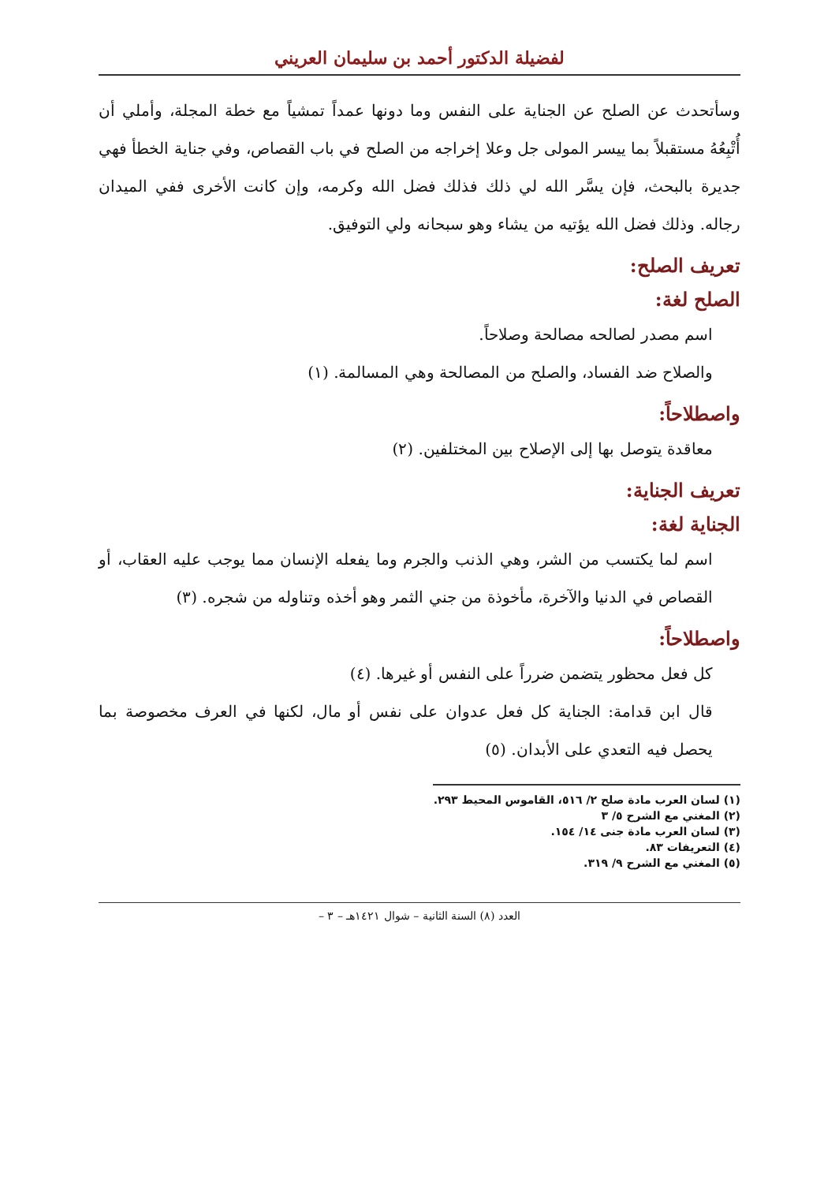لفضيلة الدكتور أحمد بن سليمان العريني
وسأتحدث عن الصلح عن الجناية على النفس وما دونها عمداً تمشياً مع خطة المجلة، وأملي أن أُتْبِعُهُ مستقبلاً بما ييسر المولى جل وعلا إخراجه من الصلح في باب القصاص، وفي جناية الخطأ فهي جديرة بالبحث، فإن يسَّر الله لي ذلك فذلك فضل الله وكرمه، وإن كانت الأخرى ففي الميدان رجاله. وذلك فضل الله يؤتيه من يشاء وهو سبحانه ولي التوفيق.
تعريف الصلح:
الصلح لغة:
اسم مصدر لصالحه مصالحة وصلاحاً.
والصلاح ضد الفساد، والصلح من المصالحة وهي المسالمة. (١)
واصطلاحاً:
معاقدة يتوصل بها إلى الإصلاح بين المختلفين. (٢)
تعريف الجناية:
الجناية لغة:
اسم لما يكتسب من الشر، وهي الذنب والجرم وما يفعله الإنسان مما يوجب عليه العقاب، أو القصاص في الدنيا والآخرة، مأخوذة من جني الثمر وهو أخذه وتناوله من شجره. (٣)
واصطلاحاً:
كل فعل محظور يتضمن ضرراً على النفس أو غيرها. (٤)
قال ابن قدامة: الجناية كل فعل عدوان على نفس أو مال، لكنها في العرف مخصوصة بما يحصل فيه التعدي على الأبدان. (٥)
(١) لسان العرب مادة صلح ٢/ ٥١٦، القاموس المحيط ٢٩٣.
(٢) المغني مع الشرح ٥/ ٣
(٣) لسان العرب مادة جنى ١٤/ ١٥٤.
(٤) التعريفات ٨٣.
(٥) المغني مع الشرح ٩/ ٣١٩.
العدد (٨) السنة الثانية – شوال ١٤٢١هـ – ٣ –